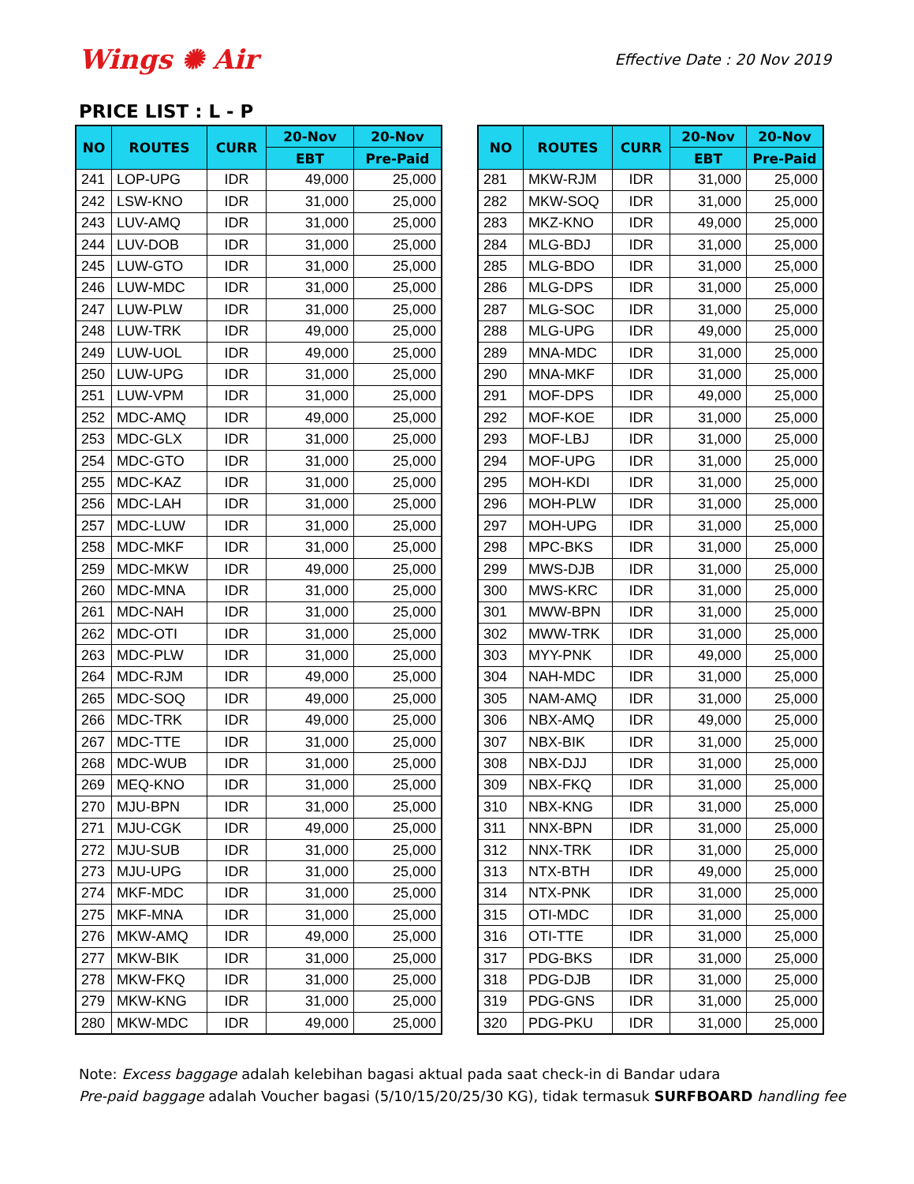Wings ✺ Air
Effective Date : 20 Nov 2019
PRICE LIST : L - P
| NO | ROUTES | CURR | 20-Nov | 20-Nov |
| --- | --- | --- | --- | --- |
| | | | EBT | Pre-Paid |
| 241 | LOP-UPG | IDR | 49,000 | 25,000 |
| 242 | LSW-KNO | IDR | 31,000 | 25,000 |
| 243 | LUV-AMQ | IDR | 31,000 | 25,000 |
| 244 | LUV-DOB | IDR | 31,000 | 25,000 |
| 245 | LUW-GTO | IDR | 31,000 | 25,000 |
| 246 | LUW-MDC | IDR | 31,000 | 25,000 |
| 247 | LUW-PLW | IDR | 31,000 | 25,000 |
| 248 | LUW-TRK | IDR | 49,000 | 25,000 |
| 249 | LUW-UOL | IDR | 49,000 | 25,000 |
| 250 | LUW-UPG | IDR | 31,000 | 25,000 |
| 251 | LUW-VPM | IDR | 31,000 | 25,000 |
| 252 | MDC-AMQ | IDR | 49,000 | 25,000 |
| 253 | MDC-GLX | IDR | 31,000 | 25,000 |
| 254 | MDC-GTO | IDR | 31,000 | 25,000 |
| 255 | MDC-KAZ | IDR | 31,000 | 25,000 |
| 256 | MDC-LAH | IDR | 31,000 | 25,000 |
| 257 | MDC-LUW | IDR | 31,000 | 25,000 |
| 258 | MDC-MKF | IDR | 31,000 | 25,000 |
| 259 | MDC-MKW | IDR | 49,000 | 25,000 |
| 260 | MDC-MNA | IDR | 31,000 | 25,000 |
| 261 | MDC-NAH | IDR | 31,000 | 25,000 |
| 262 | MDC-OTI | IDR | 31,000 | 25,000 |
| 263 | MDC-PLW | IDR | 31,000 | 25,000 |
| 264 | MDC-RJM | IDR | 49,000 | 25,000 |
| 265 | MDC-SOQ | IDR | 49,000 | 25,000 |
| 266 | MDC-TRK | IDR | 49,000 | 25,000 |
| 267 | MDC-TTE | IDR | 31,000 | 25,000 |
| 268 | MDC-WUB | IDR | 31,000 | 25,000 |
| 269 | MEQ-KNO | IDR | 31,000 | 25,000 |
| 270 | MJU-BPN | IDR | 31,000 | 25,000 |
| 271 | MJU-CGK | IDR | 49,000 | 25,000 |
| 272 | MJU-SUB | IDR | 31,000 | 25,000 |
| 273 | MJU-UPG | IDR | 31,000 | 25,000 |
| 274 | MKF-MDC | IDR | 31,000 | 25,000 |
| 275 | MKF-MNA | IDR | 31,000 | 25,000 |
| 276 | MKW-AMQ | IDR | 49,000 | 25,000 |
| 277 | MKW-BIK | IDR | 31,000 | 25,000 |
| 278 | MKW-FKQ | IDR | 31,000 | 25,000 |
| 279 | MKW-KNG | IDR | 31,000 | 25,000 |
| 280 | MKW-MDC | IDR | 49,000 | 25,000 |
| NO | ROUTES | CURR | 20-Nov | 20-Nov |
| --- | --- | --- | --- | --- |
| | | | EBT | Pre-Paid |
| 281 | MKW-RJM | IDR | 31,000 | 25,000 |
| 282 | MKW-SOQ | IDR | 31,000 | 25,000 |
| 283 | MKZ-KNO | IDR | 49,000 | 25,000 |
| 284 | MLG-BDJ | IDR | 31,000 | 25,000 |
| 285 | MLG-BDO | IDR | 31,000 | 25,000 |
| 286 | MLG-DPS | IDR | 31,000 | 25,000 |
| 287 | MLG-SOC | IDR | 31,000 | 25,000 |
| 288 | MLG-UPG | IDR | 49,000 | 25,000 |
| 289 | MNA-MDC | IDR | 31,000 | 25,000 |
| 290 | MNA-MKF | IDR | 31,000 | 25,000 |
| 291 | MOF-DPS | IDR | 49,000 | 25,000 |
| 292 | MOF-KOE | IDR | 31,000 | 25,000 |
| 293 | MOF-LBJ | IDR | 31,000 | 25,000 |
| 294 | MOF-UPG | IDR | 31,000 | 25,000 |
| 295 | MOH-KDI | IDR | 31,000 | 25,000 |
| 296 | MOH-PLW | IDR | 31,000 | 25,000 |
| 297 | MOH-UPG | IDR | 31,000 | 25,000 |
| 298 | MPC-BKS | IDR | 31,000 | 25,000 |
| 299 | MWS-DJB | IDR | 31,000 | 25,000 |
| 300 | MWS-KRC | IDR | 31,000 | 25,000 |
| 301 | MWW-BPN | IDR | 31,000 | 25,000 |
| 302 | MWW-TRK | IDR | 31,000 | 25,000 |
| 303 | MYY-PNK | IDR | 49,000 | 25,000 |
| 304 | NAH-MDC | IDR | 31,000 | 25,000 |
| 305 | NAM-AMQ | IDR | 31,000 | 25,000 |
| 306 | NBX-AMQ | IDR | 49,000 | 25,000 |
| 307 | NBX-BIK | IDR | 31,000 | 25,000 |
| 308 | NBX-DJJ | IDR | 31,000 | 25,000 |
| 309 | NBX-FKQ | IDR | 31,000 | 25,000 |
| 310 | NBX-KNG | IDR | 31,000 | 25,000 |
| 311 | NNX-BPN | IDR | 31,000 | 25,000 |
| 312 | NNX-TRK | IDR | 31,000 | 25,000 |
| 313 | NTX-BTH | IDR | 49,000 | 25,000 |
| 314 | NTX-PNK | IDR | 31,000 | 25,000 |
| 315 | OTI-MDC | IDR | 31,000 | 25,000 |
| 316 | OTI-TTE | IDR | 31,000 | 25,000 |
| 317 | PDG-BKS | IDR | 31,000 | 25,000 |
| 318 | PDG-DJB | IDR | 31,000 | 25,000 |
| 319 | PDG-GNS | IDR | 31,000 | 25,000 |
| 320 | PDG-PKU | IDR | 31,000 | 25,000 |
Note: Excess baggage adalah kelebihan bagasi aktual pada saat check-in di Bandar udara
Pre-paid baggage adalah Voucher bagasi (5/10/15/20/25/30 KG), tidak termasuk SURFBOARD handling fee